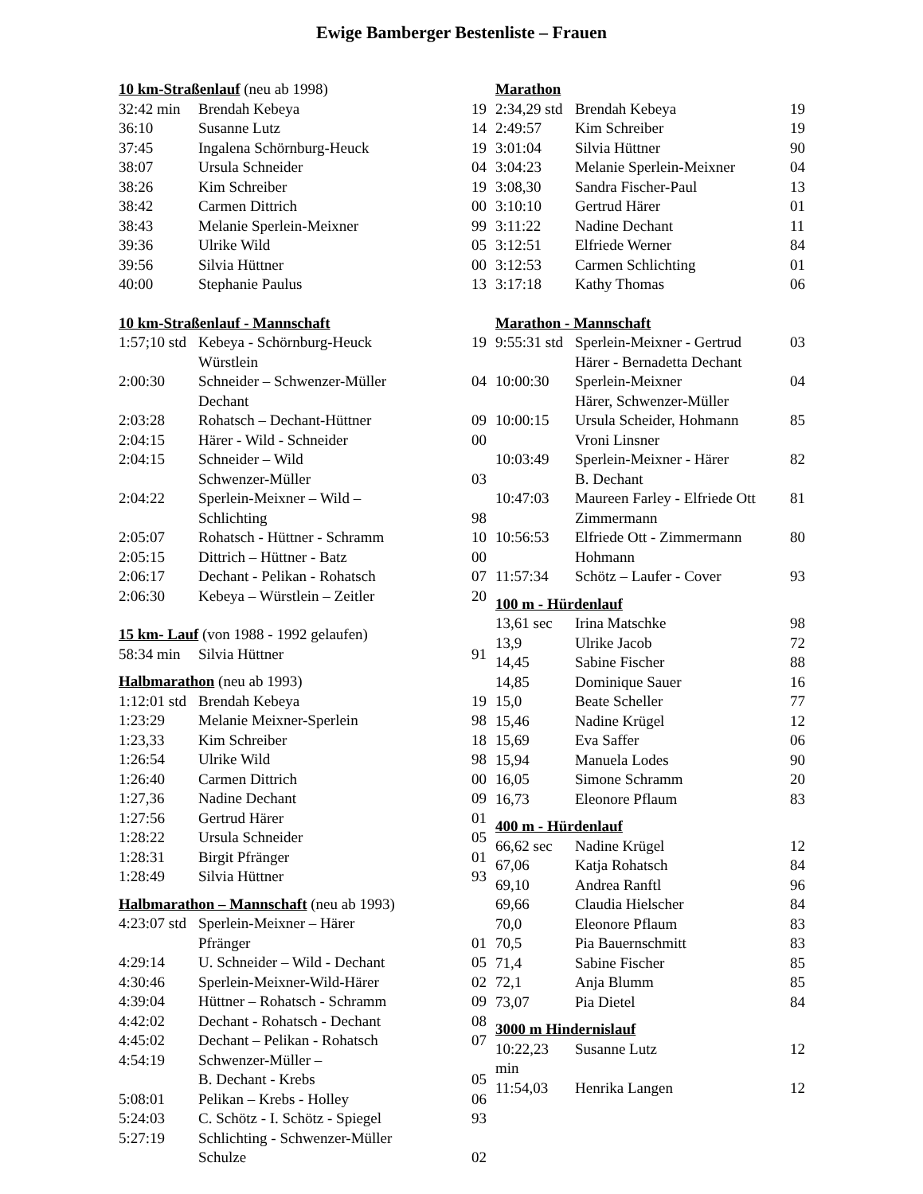Ewige Bamberger Bestenliste – Frauen
10 km-Straßenlauf (neu ab 1998)
| 32:42 min | Brendah Kebeya | 19 |
| 36:10 | Susanne Lutz | 14 |
| 37:45 | Ingalena Schörnburg-Heuck | 19 |
| 38:07 | Ursula Schneider | 04 |
| 38:26 | Kim Schreiber | 19 |
| 38:42 | Carmen Dittrich | 00 |
| 38:43 | Melanie Sperlein-Meixner | 99 |
| 39:36 | Ulrike Wild | 05 |
| 39:56 | Silvia Hüttner | 00 |
| 40:00 | Stephanie Paulus | 13 |
10 km-Straßenlauf - Mannschaft
| 1:57;10 std | Kebeya - Schörnburg-Heuck Würstlein | 19 |
| 2:00:30 | Schneider – Schwenzer-Müller Dechant | 04 |
| 2:03:28 | Rohatsch – Dechant-Hüttner | 09 |
| 2:04:15 | Härer - Wild - Schneider | 00 |
| 2:04:15 | Schneider – Wild Schwenzer-Müller | 03 |
| 2:04:22 | Sperlein-Meixner – Wild – Schlichting | 98 |
| 2:05:07 | Rohatsch - Hüttner - Schramm | 10 |
| 2:05:15 | Dittrich – Hüttner - Batz | 00 |
| 2:06:17 | Dechant - Pelikan - Rohatsch | 07 |
| 2:06:30 | Kebeya – Würstlein – Zeitler | 20 |
15 km- Lauf (von 1988 - 1992 gelaufen)
| 58:34 min | Silvia Hüttner | 91 |
Halbmarathon (neu ab 1993)
| 1:12:01 std | Brendah Kebeya | 19 |
| 1:23:29 | Melanie Meixner-Sperlein | 98 |
| 1:23,33 | Kim Schreiber | 18 |
| 1:26:54 | Ulrike Wild | 98 |
| 1:26:40 | Carmen Dittrich | 00 |
| 1:27,36 | Nadine Dechant | 09 |
| 1:27:56 | Gertrud Härer | 01 |
| 1:28:22 | Ursula Schneider | 05 |
| 1:28:31 | Birgit Pfränger | 01 |
| 1:28:49 | Silvia Hüttner | 93 |
Halbmarathon – Mannschaft (neu ab 1993)
| 4:23:07 std | Sperlein-Meixner – Härer Pfränger | 01 |
| 4:29:14 | U. Schneider – Wild - Dechant | 05 |
| 4:30:46 | Sperlein-Meixner-Wild-Härer | 02 |
| 4:39:04 | Hüttner – Rohatsch - Schramm | 09 |
| 4:42:02 | Dechant - Rohatsch - Dechant | 08 |
| 4:45:02 | Dechant – Pelikan - Rohatsch | 07 |
| 4:54:19 | Schwenzer-Müller – B. Dechant - Krebs | 05 |
| 5:08:01 | Pelikan – Krebs - Holley | 06 |
| 5:24:03 | C. Schötz - I. Schötz - Spiegel | 93 |
| 5:27:19 | Schlichting - Schwenzer-Müller Schulze | 02 |
Marathon
| 2:34,29 std | Brendah Kebeya | 19 |
| 2:49:57 | Kim Schreiber | 19 |
| 3:01:04 | Silvia Hüttner | 90 |
| 3:04:23 | Melanie Sperlein-Meixner | 04 |
| 3:08,30 | Sandra Fischer-Paul | 13 |
| 3:10:10 | Gertrud Härer | 01 |
| 3:11:22 | Nadine Dechant | 11 |
| 3:12:51 | Elfriede Werner | 84 |
| 3:12:53 | Carmen Schlichting | 01 |
| 3:17:18 | Kathy Thomas | 06 |
Marathon - Mannschaft
| 9:55:31 std | Sperlein-Meixner - Gertrud Härer - Bernadetta Dechant | 03 |
| 10:00:30 | Sperlein-Meixner Härer, Schwenzer-Müller | 04 |
| 10:00:15 | Ursula Scheider, Hohmann Vroni Linsner | 85 |
| 10:03:49 | Sperlein-Meixner - Härer B. Dechant | 82 |
| 10:47:03 | Maureen Farley - Elfriede Ott Zimmermann | 81 |
| 10:56:53 | Elfriede Ott - Zimmermann Hohmann | 80 |
| 11:57:34 | Schötz – Laufer - Cover | 93 |
100 m - Hürdenlauf
| 13,61 sec | Irina Matschke | 98 |
| 13,9 | Ulrike Jacob | 72 |
| 14,45 | Sabine Fischer | 88 |
| 14,85 | Dominique Sauer | 16 |
| 15,0 | Beate Scheller | 77 |
| 15,46 | Nadine Krügel | 12 |
| 15,69 | Eva Saffer | 06 |
| 15,94 | Manuela Lodes | 90 |
| 16,05 | Simone Schramm | 20 |
| 16,73 | Eleonore Pflaum | 83 |
400 m - Hürdenlauf
| 66,62 sec | Nadine Krügel | 12 |
| 67,06 | Katja Rohatsch | 84 |
| 69,10 | Andrea Ranftl | 96 |
| 69,66 | Claudia Hielscher | 84 |
| 70,0 | Eleonore Pflaum | 83 |
| 70,5 | Pia Bauernschmitt | 83 |
| 71,4 | Sabine Fischer | 85 |
| 72,1 | Anja Blumm | 85 |
| 73,07 | Pia Dietel | 84 |
3000 m Hindernislauf
| 10:22,23 min | Susanne Lutz | 12 |
| 11:54,03 | Henrika Langen | 12 |